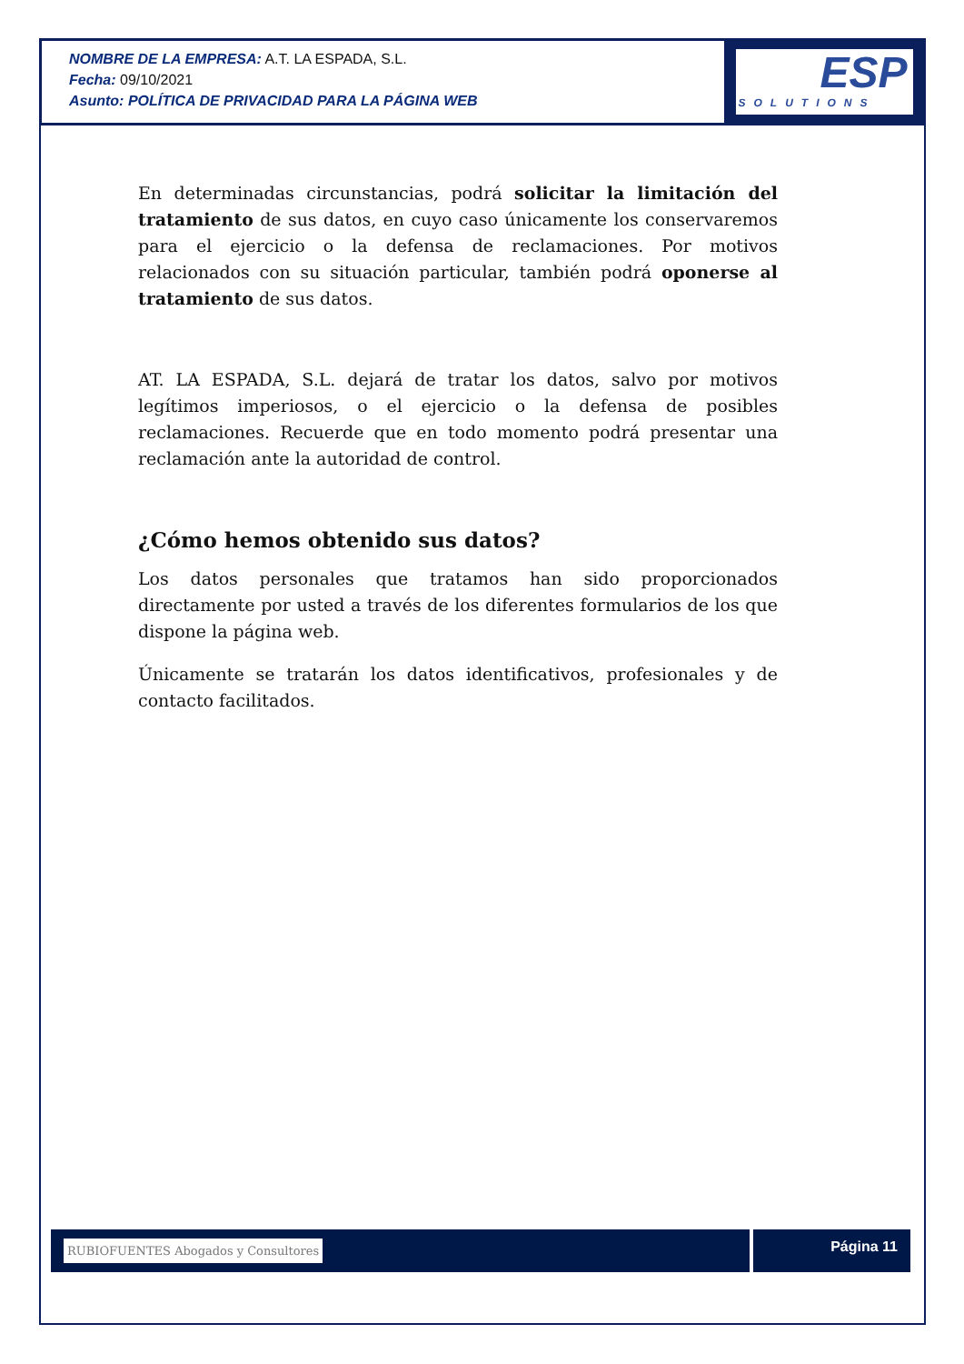NOMBRE DE LA EMPRESA: A.T. LA ESPADA, S.L.
Fecha: 09/10/2021
Asunto: POLÍTICA DE PRIVACIDAD PARA LA PÁGINA WEB
ESP
SOLUTIONS
En determinadas circunstancias, podrá solicitar la limitación del tratamiento de sus datos, en cuyo caso únicamente los conservaremos para el ejercicio o la defensa de reclamaciones. Por motivos relacionados con su situación particular, también podrá oponerse al tratamiento de sus datos.
AT. LA ESPADA, S.L. dejará de tratar los datos, salvo por motivos legítimos imperiosos, o el ejercicio o la defensa de posibles reclamaciones. Recuerde que en todo momento podrá presentar una reclamación ante la autoridad de control.
¿Cómo hemos obtenido sus datos?
Los datos personales que tratamos han sido proporcionados directamente por usted a través de los diferentes formularios de los que dispone la página web.
Únicamente se tratarán los datos identificativos, profesionales y de contacto facilitados.
RUBIOFUENTES Abogados y Consultores
Página 11